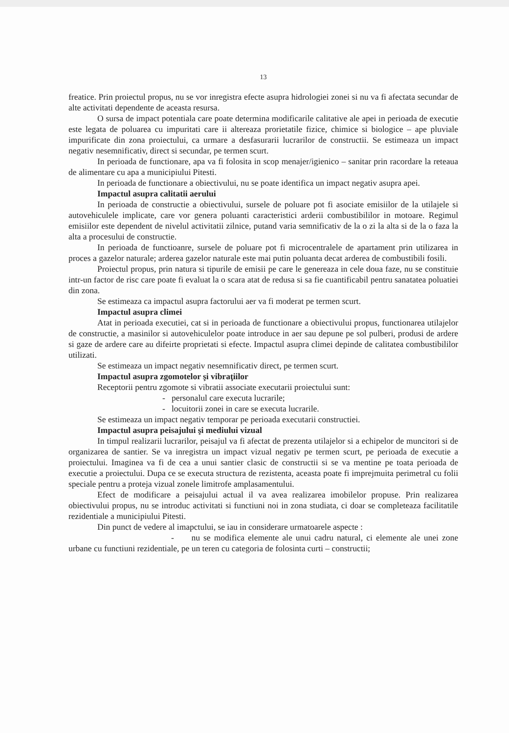13
freatice. Prin proiectul propus, nu se vor inregistra efecte asupra hidrologiei zonei si nu va fi afectata secundar de alte activitati dependente de aceasta resursa.
O sursa de impact potentiala care poate determina modificarile calitative ale apei in perioada de executie este legata de poluarea cu impuritati care ii altereaza prorietatile fizice, chimice si biologice – ape pluviale impurificate din zona proiectului, ca urmare a desfasurarii lucrarilor de constructii. Se estimeaza un impact negativ nesemnificativ, direct si secundar, pe termen scurt.
In perioada de functionare, apa va fi folosita in scop menajer/igienico – sanitar prin racordare la reteaua de alimentare cu apa a municipiului Pitesti.
In perioada de functionare a obiectivului, nu se poate identifica un impact negativ asupra apei.
Impactul asupra calitatii aerului
In perioada de constructie a obiectivului, sursele de poluare pot fi asociate emisiilor de la utilajele si autovehiculele implicate, care vor genera poluanti caracteristici arderii combustibililor in motoare. Regimul emisiilor este dependent de nivelul activitatii zilnice, putand varia semnificativ de la o zi la alta si de la o faza la alta a procesului de constructie.
In perioada de functioanre, sursele de poluare pot fi microcentralele de apartament prin utilizarea in proces a gazelor naturale; arderea gazelor naturale este mai putin poluanta decat arderea de combustibili fosili.
Proiectul propus, prin natura si tipurile de emisii pe care le genereaza in cele doua faze, nu se constituie intr-un factor de risc care poate fi evaluat la o scara atat de redusa si sa fie cuantificabil pentru sanatatea poluatiei din zona.
Se estimeaza ca impactul asupra factorului aer va fi moderat pe termen scurt.
Impactul asupra climei
Atat in perioada executiei, cat si in perioada de functionare a obiectivului propus, functionarea utilajelor de constructie, a masinilor si autovehiculelor poate introduce in aer sau depune pe sol pulberi, produsi de ardere si gaze de ardere care au difeirte proprietati si efecte. Impactul asupra climei depinde de calitatea combustibililor utilizati.
Se estimeaza un impact negativ nesemnificativ direct, pe termen scurt.
Impactul asupra zgomotelor şi vibraţiilor
Receptorii pentru zgomote si vibratii associate executarii proiectului sunt:
- personalul care executa lucrarile;
- locuitorii zonei in care se executa lucrarile.
Se estimeaza un impact negativ temporar pe perioada executarii constructiei.
Impactul asupra peisajului şi mediului vizual
In timpul realizarii lucrarilor, peisajul va fi afectat de prezenta utilajelor si a echipelor de muncitori si de organizarea de santier. Se va inregistra un impact vizual negativ pe termen scurt, pe perioada de executie a proiectului. Imaginea va fi de cea a unui santier clasic de constructii si se va mentine pe toata perioada de executie a proiectului. Dupa ce se executa structura de rezistenta, aceasta poate fi imprejmuita perimetral cu folii speciale pentru a proteja vizual zonele limitrofe amplasamentului.
Efect de modificare a peisajului actual il va avea realizarea imobilelor propuse. Prin realizarea obiectivului propus, nu se introduc activitati si functiuni noi in zona studiata, ci doar se completeaza facilitatile rezidentiale a municipiului Pitesti.
Din punct de vedere al imapctului, se iau in considerare urmatoarele aspecte :
- nu se modifica elemente ale unui cadru natural, ci elemente ale unei zone urbane cu functiuni rezidentiale, pe un teren cu categoria de folosinta curti – constructii;